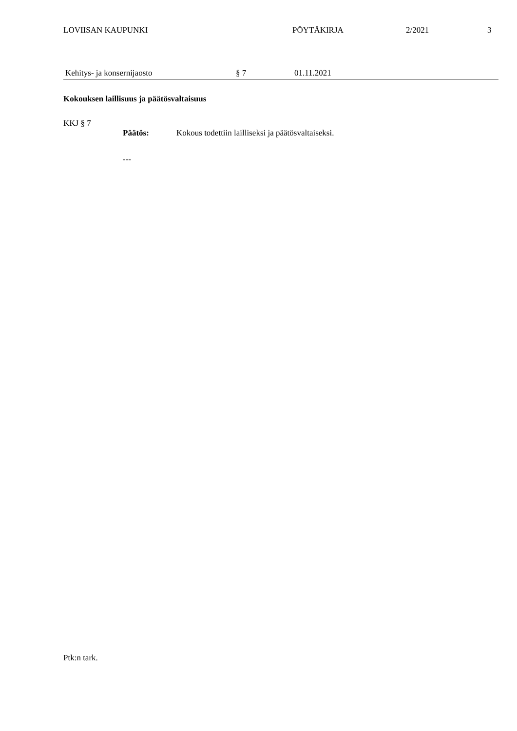LOVIISAN KAUPUNKI PÖYTÄKIRJA 2/2021 3
Kehitys- ja konsernijaosto § 7 01.11.2021
Kokouksen laillisuus ja päätösvaltaisuus
KKJ § 7
Päätös: Kokous todettiin lailliseksi ja päätösvaltaiseksi.
---
Ptk:n tark.